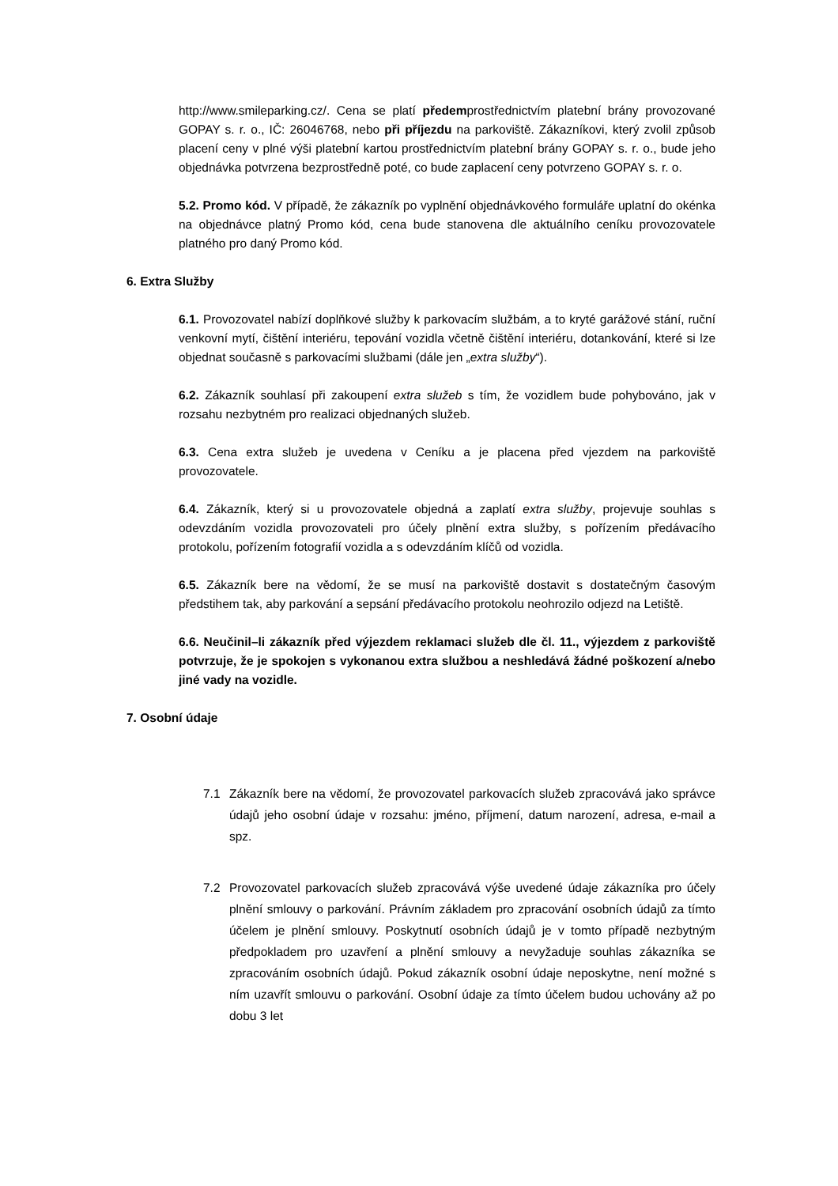http://www.smileparking.cz/. Cena se platí předemprostřednictvím platební brány provozované GOPAY s. r. o., IČ: 26046768, nebo při příjezdu na parkoviště. Zákazníkovi, který zvolil způsob placení ceny v plné výši platební kartou prostřednictvím platební brány GOPAY s. r. o., bude jeho objednávka potvrzena bezprostředně poté, co bude zaplacení ceny potvrzeno GOPAY s. r. o.
5.2. Promo kód. V případě, že zákazník po vyplnění objednávkového formuláře uplatní do okénka na objednávce platný Promo kód, cena bude stanovena dle aktuálního ceníku provozovatele platného pro daný Promo kód.
6. Extra Služby
6.1. Provozovatel nabízí doplňkové služby k parkovacím službám, a to kryté garážové stání, ruční venkovní mytí, čištění interiéru, tepování vozidla včetně čištění interiéru, dotankování, které si lze objednat současně s parkovacími službami (dále jen „extra služby“).
6.2. Zákazník souhlasí při zakoupení extra služeb s tím, že vozidlem bude pohybováno, jak v rozsahu nezbytném pro realizaci objednaných služeb.
6.3. Cena extra služeb je uvedena v Ceníku a je placena před vjezdem na parkoviště provozovatele.
6.4. Zákazník, který si u provozovatele objedná a zaplatí extra služby, projevuje souhlas s odevzdáním vozidla provozovateli pro účely plnění extra služby, s pořízením předávacího protokolu, pořízením fotografií vozidla a s odevzdáním klíčů od vozidla.
6.5. Zákazník bere na vědomí, že se musí na parkoviště dostavit s dostatečným časovým předstihem tak, aby parkování a sepsání předávacího protokolu neohrozilo odjezd na Letiště.
6.6. Neučinil–li zákazník před výjezdem reklamaci služeb dle čl. 11., výjezdem z parkoviště potvrzuje, že je spokojen s vykonanou extra službou a neshledává žádné poškození a/nebo jiné vady na vozidle.
7. Osobní údaje
7.1 Zákazník bere na vědomí, že provozovatel parkovacích služeb zpracovává jako správce údajů jeho osobní údaje v rozsahu: jméno, příjmení, datum narození, adresa, e-mail a spz.
7.2 Provozovatel parkovacích služeb zpracovává výše uvedené údaje zákazníka pro účely plnění smlouvy o parkování. Právním základem pro zpracování osobních údajů za tímto účelem je plnění smlouvy. Poskytnutí osobních údajů je v tomto případě nezbytným předpokladem pro uzavření a plnění smlouvy a nevyžaduje souhlas zákazníka se zpracováním osobních údajů. Pokud zákazník osobní údaje neposkytne, není možné s ním uzavřít smlouvu o parkování. Osobní údaje za tímto účelem budou uchovány až po dobu 3 let